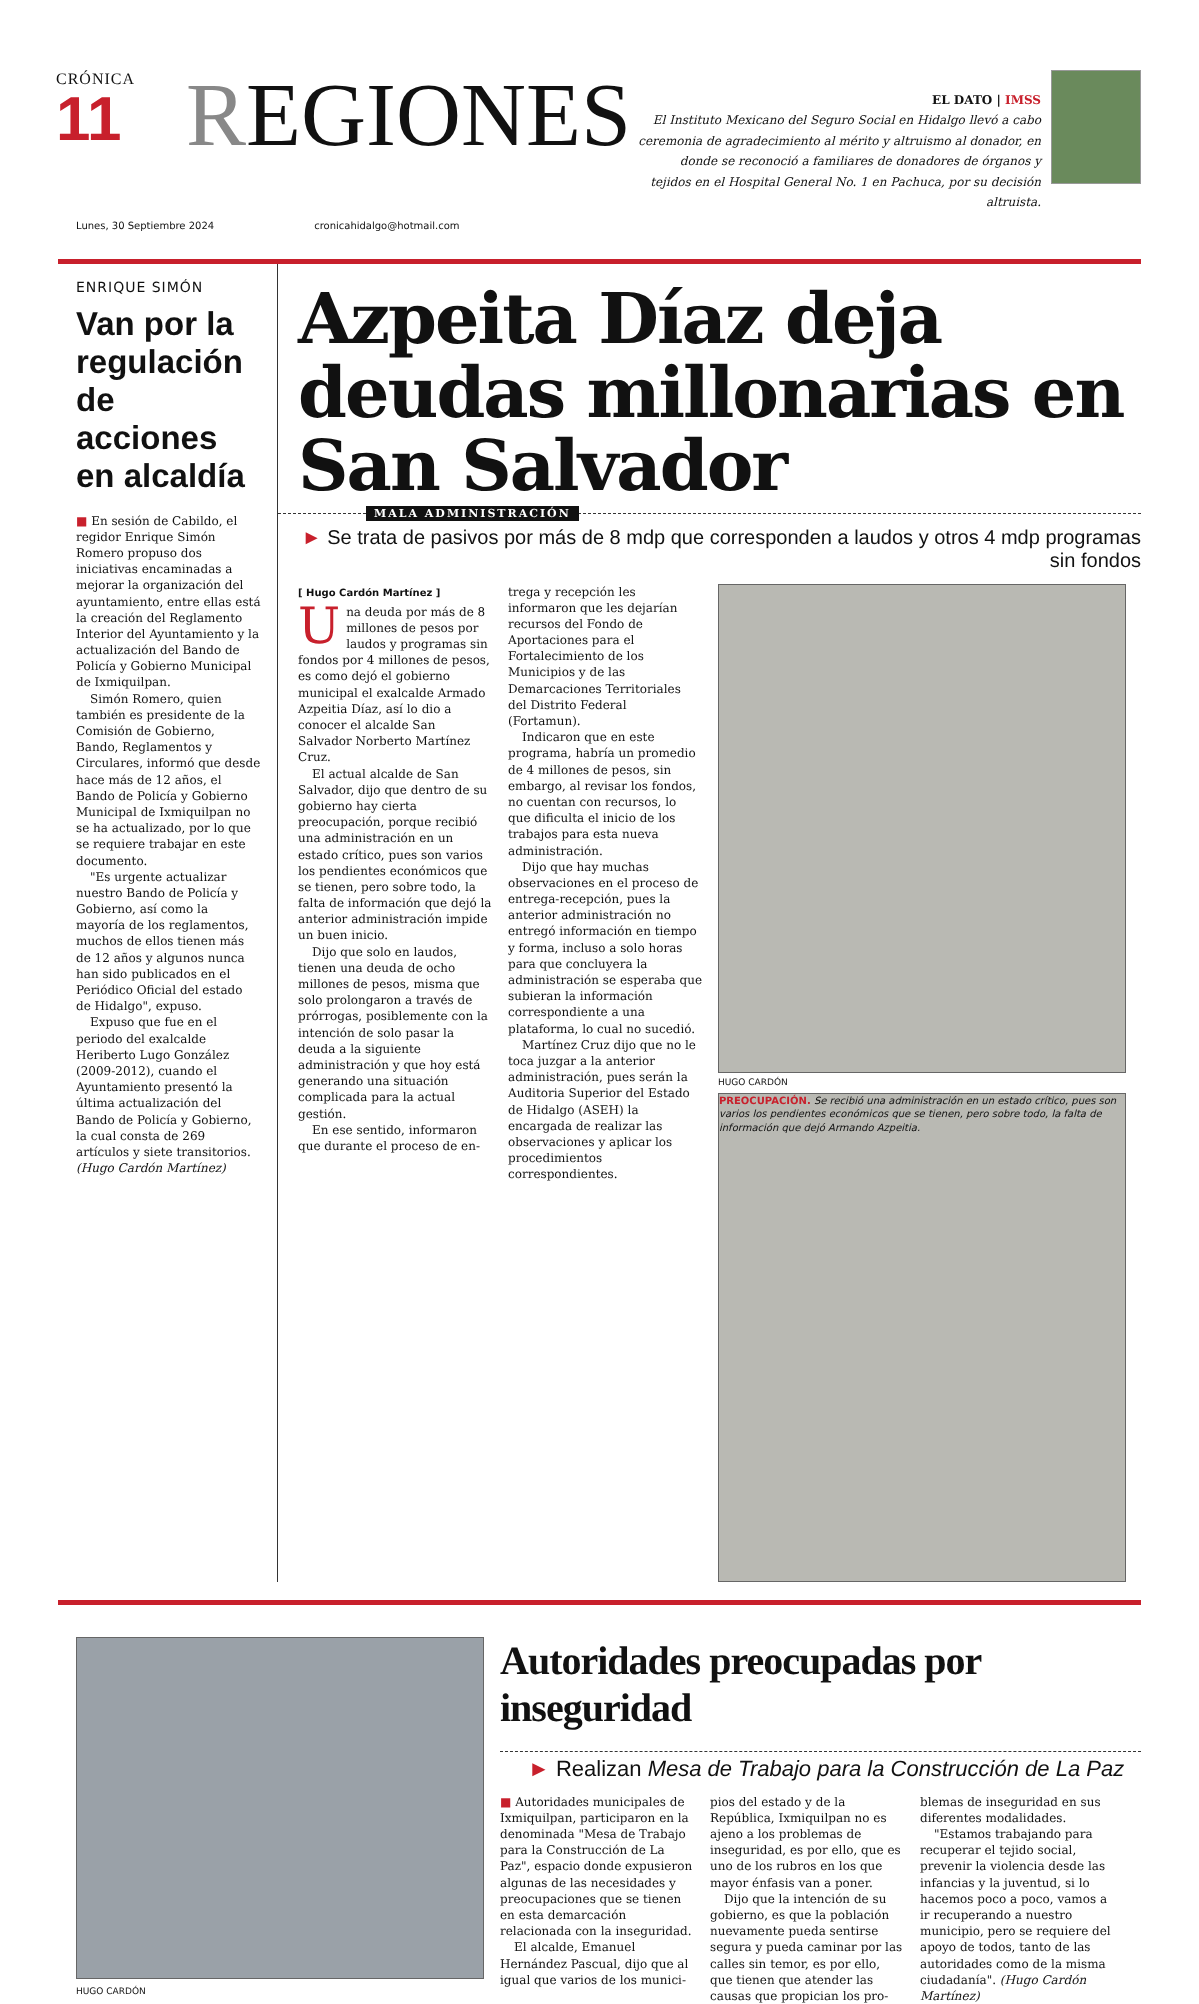CRÓNICA
11
REGIONES
EL DATO | IMSS
El Instituto Mexicano del Seguro Social en Hidalgo llevó a cabo ceremonia de agradecimiento al mérito y altruismo al donador, en donde se reconoció a familiares de donadores de órganos y tejidos en el Hospital General No. 1 en Pachuca, por su decisión altruista.
Lunes, 30 Septiembre 2024 cronicahidalgo@hotmail.com
ENRIQUE SIMÓN
Van por la regulación de acciones en alcaldía
■ En sesión de Cabildo, el regidor Enrique Simón Romero propuso dos iniciativas encaminadas a mejorar la organización del ayuntamiento, entre ellas está la creación del Reglamento Interior del Ayuntamiento y la actualización del Bando de Policía y Gobierno Municipal de Ixmiquilpan.
Simón Romero, quien también es presidente de la Comisión de Gobierno, Bando, Reglamentos y Circulares, informó que desde hace más de 12 años, el Bando de Policía y Gobierno Municipal de Ixmiquilpan no se ha actualizado, por lo que se requiere trabajar en este documento.
"Es urgente actualizar nuestro Bando de Policía y Gobierno, así como la mayoría de los reglamentos, muchos de ellos tienen más de 12 años y algunos nunca han sido publicados en el Periódico Oficial del estado de Hidalgo", expuso.
Expuso que fue en el periodo del exalcalde Heriberto Lugo González (2009-2012), cuando el Ayuntamiento presentó la última actualización del Bando de Policía y Gobierno, la cual consta de 269 artículos y siete transitorios. (Hugo Cardón Martínez)
Azpeita Díaz deja deudas millonarias en San Salvador
MALA ADMINISTRACIÓN
► Se trata de pasivos por más de 8 mdp que corresponden a laudos y otros 4 mdp programas sin fondos
[ Hugo Cardón Martínez ]
Una deuda por más de 8 millones de pesos por laudos y programas sin fondos por 4 millones de pesos, es como dejó el gobierno municipal el exalcalde Armado Azpeitia Díaz, así lo dio a conocer el alcalde San Salvador Norberto Martínez Cruz.
El actual alcalde de San Salvador, dijo que dentro de su gobierno hay cierta preocupación, porque recibió una administración en un estado crítico, pues son varios los pendientes económicos que se tienen, pero sobre todo, la falta de información que dejó la anterior administración impide un buen inicio.
Dijo que solo en laudos, tienen una deuda de ocho millones de pesos, misma que solo prolongaron a través de prórrogas, posiblemente con la intención de solo pasar la deuda a la siguiente administración y que hoy está generando una situación complicada para la actual gestión.
En ese sentido, informaron que durante el proceso de en-
trega y recepción les informaron que les dejarían recursos del Fondo de Aportaciones para el Fortalecimiento de los Municipios y de las Demarcaciones Territoriales del Distrito Federal (Fortamun).
Indicaron que en este programa, habría un promedio de 4 millones de pesos, sin embargo, al revisar los fondos, no cuentan con recursos, lo que dificulta el inicio de los trabajos para esta nueva administración.
Dijo que hay muchas observaciones en el proceso de entrega-recepción, pues la anterior administración no entregó información en tiempo y forma, incluso a solo horas para que concluyera la administración se esperaba que subieran la información correspondiente a una plataforma, lo cual no sucedió.
Martínez Cruz dijo que no le toca juzgar a la anterior administración, pues serán la Auditoria Superior del Estado de Hidalgo (ASEH) la encargada de realizar las observaciones y aplicar los procedimientos correspondientes.
HUGO CARDÓN
PREOCUPACIÓN. Se recibió una administración en un estado crítico, pues son varios los pendientes económicos que se tienen, pero sobre todo, la falta de información que dejó Armando Azpeitia.
HUGO CARDÓN
Autoridades preocupadas por inseguridad
► Realizan Mesa de Trabajo para la Construcción de La Paz
■ Autoridades municipales de Ixmiquilpan, participaron en la denominada "Mesa de Trabajo para la Construcción de La Paz", espacio donde expusieron algunas de las necesidades y preocupaciones que se tienen en esta demarcación relacionada con la inseguridad.
El alcalde, Emanuel Hernández Pascual, dijo que al igual que varios de los munici-
pios del estado y de la República, Ixmiquilpan no es ajeno a los problemas de inseguridad, es por ello, que es uno de los rubros en los que mayor énfasis van a poner.
Dijo que la intención de su gobierno, es que la población nuevamente pueda sentirse segura y pueda caminar por las calles sin temor, es por ello, que tienen que atender las causas que propician los pro-
blemas de inseguridad en sus diferentes modalidades.
"Estamos trabajando para recuperar el tejido social, prevenir la violencia desde las infancias y la juventud, si lo hacemos poco a poco, vamos a ir recuperando a nuestro municipio, pero se requiere del apoyo de todos, tanto de las autoridades como de la misma ciudadanía". (Hugo Cardón Martínez)